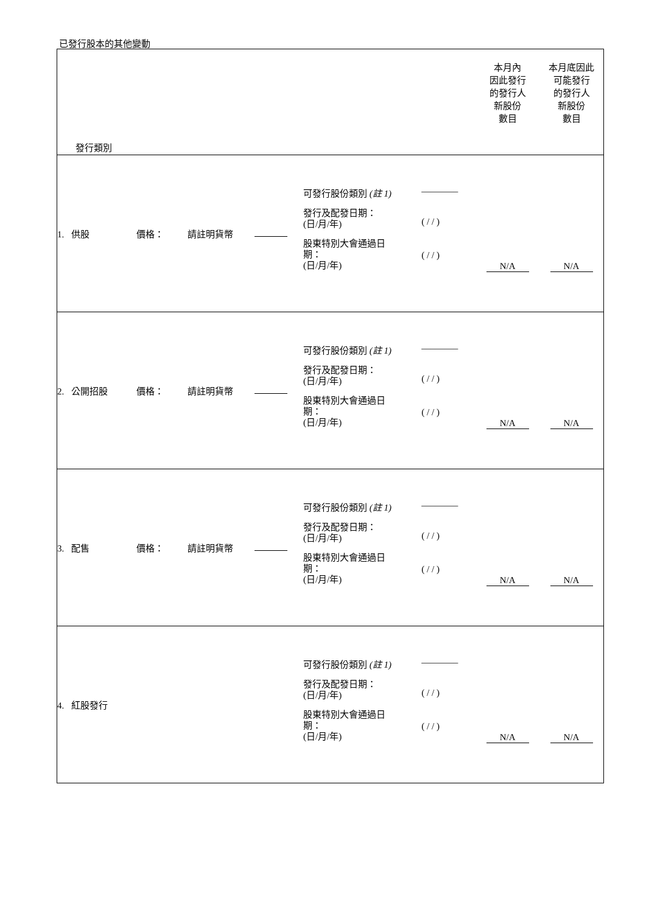已發行股本的其他變動
| 發行類別 | | | | | | 本月內 因此發行 的發行人 新股份 數目 | 本月底因此 可能發行 的發行人 新股份 數目 |
| 1. 供股 | 價格： | 請註明貨幣 | | 可發行股份類別 (註 1) 發行及配發日期： (日/月/年) 股東特別大會通過日 期： (日/月/年) | ________ ( / / ) ( / / ) | N/A | N/A |
| 2. 公開招股 | 價格： | 請註明貨幣 | | 可發行股份類別 (註 1) 發行及配發日期： (日/月/年) 股東特別大會通過日 期： (日/月/年) | ________ ( / / ) ( / / ) | N/A | N/A |
| 3. 配售 | 價格： | 請註明貨幣 | | 可發行股份類別 (註 1) 發行及配發日期： (日/月/年) 股東特別大會通過日 期： (日/月/年) | ________ ( / / ) ( / / ) | N/A | N/A |
| 4. 紅股發行 | | | | 可發行股份類別 (註 1) 發行及配發日期： (日/月/年) 股東特別大會通過日 期： (日/月/年) | ________ ( / / ) ( / / ) | N/A | N/A |